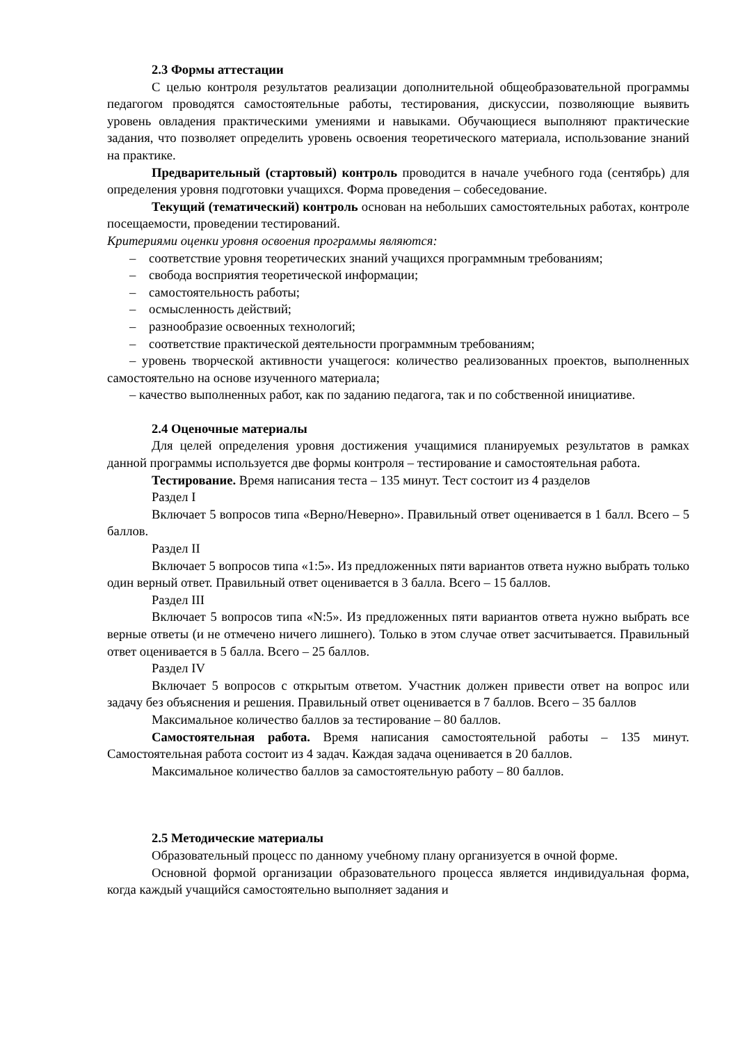2.3 Формы аттестации
С целью контроля результатов реализации дополнительной общеобразовательной программы педагогом проводятся самостоятельные работы, тестирования, дискуссии, позволяющие выявить уровень овладения практическими умениями и навыками. Обучающиеся выполняют практические задания, что позволяет определить уровень освоения теоретического материала, использование знаний на практике.
Предварительный (стартовый) контроль проводится в начале учебного года (сентябрь) для определения уровня подготовки учащихся. Форма проведения – собеседование.
Текущий (тематический) контроль основан на небольших самостоятельных работах, контроле посещаемости, проведении тестирований.
Критериями оценки уровня освоения программы являются:
– соответствие уровня теоретических знаний учащихся программным требованиям;
– свобода восприятия теоретической информации;
– самостоятельность работы;
– осмысленность действий;
– разнообразие освоенных технологий;
– соответствие практической деятельности программным требованиям;
– уровень творческой активности учащегося: количество реализованных проектов, выполненных самостоятельно на основе изученного материала;
– качество выполненных работ, как по заданию педагога, так и по собственной инициативе.
2.4 Оценочные материалы
Для целей определения уровня достижения учащимися планируемых результатов в рамках данной программы используется две формы контроля – тестирование и самостоятельная работа.
Тестирование. Время написания теста – 135 минут. Тест состоит из 4 разделов
Раздел I
Включает 5 вопросов типа «Верно/Неверно». Правильный ответ оценивается в 1 балл. Всего – 5 баллов.
Раздел II
Включает 5 вопросов типа «1:5». Из предложенных пяти вариантов ответа нужно выбрать только один верный ответ. Правильный ответ оценивается в 3 балла. Всего – 15 баллов.
Раздел III
Включает 5 вопросов типа «N:5». Из предложенных пяти вариантов ответа нужно выбрать все верные ответы (и не отмечено ничего лишнего). Только в этом случае ответ засчитывается. Правильный ответ оценивается в 5 балла. Всего – 25 баллов.
Раздел IV
Включает 5 вопросов с открытым ответом. Участник должен привести ответ на вопрос или задачу без объяснения и решения. Правильный ответ оценивается в 7 баллов. Всего – 35 баллов
Максимальное количество баллов за тестирование – 80 баллов.
Самостоятельная работа. Время написания самостоятельной работы – 135 минут. Самостоятельная работа состоит из 4 задач. Каждая задача оценивается в 20 баллов.
Максимальное количество баллов за самостоятельную работу – 80 баллов.
2.5 Методические материалы
Образовательный процесс по данному учебному плану организуется в очной форме.
Основной формой организации образовательного процесса является индивидуальная форма, когда каждый учащийся самостоятельно выполняет задания и